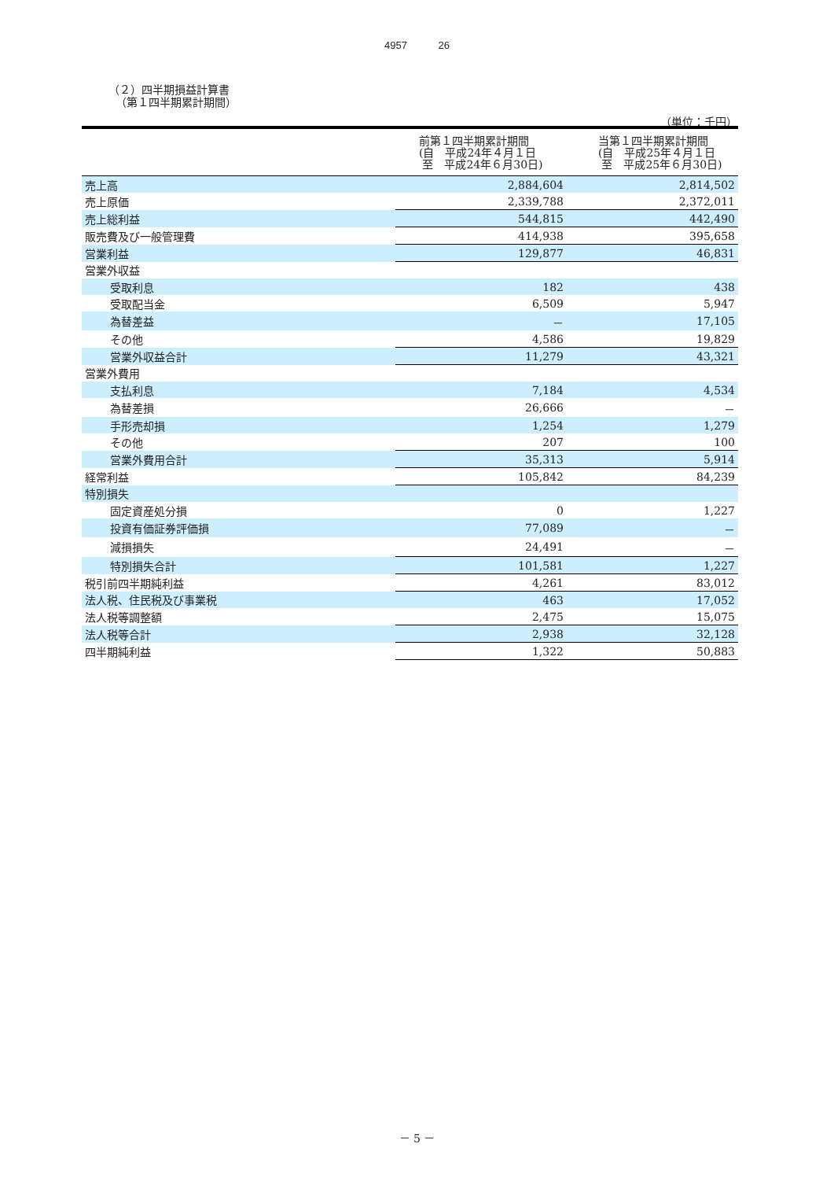4957 26
（２）四半期損益計算書
（第１四半期累計期間）
（単位：千円）
| | 前第１四半期累計期間 (自 平成24年４月１日 至 平成24年６月30日) | 当第１四半期累計期間 (自 平成25年４月１日 至 平成25年６月30日) |
| --- | --- | --- |
| 売上高 | 2,884,604 | 2,814,502 |
| 売上原価 | 2,339,788 | 2,372,011 |
| 売上総利益 | 544,815 | 442,490 |
| 販売費及び一般管理費 | 414,938 | 395,658 |
| 営業利益 | 129,877 | 46,831 |
| 営業外収益 | | |
| 受取利息 | 182 | 438 |
| 受取配当金 | 6,509 | 5,947 |
| 為替差益 | － | 17,105 |
| その他 | 4,586 | 19,829 |
| 営業外収益合計 | 11,279 | 43,321 |
| 営業外費用 | | |
| 支払利息 | 7,184 | 4,534 |
| 為替差損 | 26,666 | － |
| 手形売却損 | 1,254 | 1,279 |
| その他 | 207 | 100 |
| 営業外費用合計 | 35,313 | 5,914 |
| 経常利益 | 105,842 | 84,239 |
| 特別損失 | | |
| 固定資産処分損 | 0 | 1,227 |
| 投資有価証券評価損 | 77,089 | － |
| 減損損失 | 24,491 | － |
| 特別損失合計 | 101,581 | 1,227 |
| 税引前四半期純利益 | 4,261 | 83,012 |
| 法人税、住民税及び事業税 | 463 | 17,052 |
| 法人税等調整額 | 2,475 | 15,075 |
| 法人税等合計 | 2,938 | 32,128 |
| 四半期純利益 | 1,322 | 50,883 |
－ 5 －